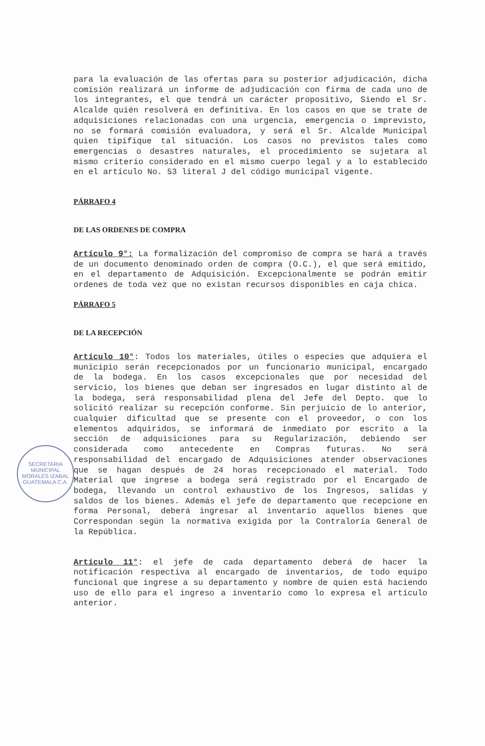para la evaluación de las ofertas para su posterior adjudicación, dicha comisión realizará un informe de adjudicación con firma de cada uno de los integrantes, el que tendrá un carácter propositivo, Siendo el Sr. Alcalde quién resolverá en definitiva. En los casos en que se trate de adquisiciones relacionadas con una urgencia, emergencia o imprevisto, no se formará comisión evaluadora, y será el Sr. Alcalde Municipal quien tipifique tal situación. Los casos no previstos tales como emergencias o desastres naturales, el procedimiento se sujetara al mismo criterio considerado en el mismo cuerpo legal y a lo establecido en el artículo No. 53 literal J del código municipal vigente.
PÁRRAFO 4
DE LAS ORDENES DE COMPRA
Artículo 9°: La formalización del compromiso de compra se hará a través de un documento denominado orden de compra (O.C.), el que será emitido, en el departamento de Adquisición. Excepcionalmente se podrán emitir ordenes de toda vez que no existan recursos disponibles en caja chica.
PÁRRAFO 5
DE LA RECEPCIÓN
Artículo 10°: Todos los materiales, útiles o especies que adquiera el municipio serán recepcionados por un funcionario municipal, encargado de la bodega. En los casos excepcionales que por necesidad del servicio, los bienes que deban ser ingresados en lugar distinto al de la bodega, será responsabilidad plena del Jefe del Depto. que lo solicitó realizar su recepción conforme. Sin perjuicio de lo anterior, cualquier dificultad que se presente con el proveedor, o con los elementos adquiridos, se informará de inmediato por escrito a la sección de adquisiciones para su Regularización, debiendo ser considerada como antecedente en Compras futuras. No será responsabilidad del encargado de Adquisiciones atender observaciones que se hagan después de 24 horas recepcionado el material. Todo Material que ingrese a bodega será registrado por el Encargado de bodega, llevando un control exhaustivo de los Ingresos, salidas y saldos de los bienes. Además el jefe de departamento que recepcione en forma Personal, deberá ingresar al inventario aquellos bienes que Correspondan según la normativa exigida por la Contraloría General de la República.
Artículo 11°: el jefe de cada departamento deberá de hacer la notificación respectiva al encargado de inventarios, de todo equipo funcional que ingrese a su departamento y nombre de quien está haciendo uso de ello para el ingreso a inventario como lo expresa el artículo anterior.
SECRETARIA MUNICIPAL MORALES IZABAL GUATEMALA C.A.